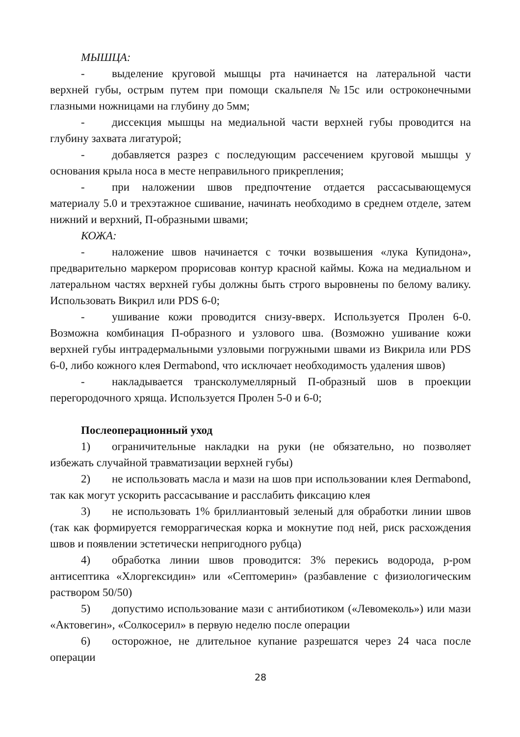МЫШЦА:
- выделение круговой мышцы рта начинается на латеральной части верхней губы, острым путем при помощи скальпеля №15с или остроконечными глазными ножницами на глубину до 5мм;
- диссекция мышцы на медиальной части верхней губы проводится на глубину захвата лигатурой;
- добавляется разрез с последующим рассечением круговой мышцы у основания крыла носа в месте неправильного прикрепления;
- при наложении швов предпочтение отдается рассасывающемуся материалу 5.0 и трехэтажное сшивание, начинать необходимо в среднем отделе, затем нижний и верхний, П-образными швами;
КОЖА:
- наложение швов начинается с точки возвышения «лука Купидона», предварительно маркером прорисовав контур красной каймы. Кожа на медиальном и латеральном частях верхней губы должны быть строго выровнены по белому валику. Использовать Викрил или PDS 6-0;
- ушивание кожи проводится снизу-вверх. Используется Пролен 6-0. Возможна комбинация П-образного и узлового шва. (Возможно ушивание кожи верхней губы интрадермальными узловыми погружными швами из Викрила или PDS 6-0, либо кожного клея Dermabond, что исключает необходимость удаления швов)
- накладывается трансколумеллярный П-образный шов в проекции перегородочного хряща. Используется Пролен 5-0 и 6-0;
Послеоперационный уход
1) ограничительные накладки на руки (не обязательно, но позволяет избежать случайной травматизации верхней губы)
2) не использовать масла и мази на шов при использовании клея Dermabond, так как могут ускорить рассасывание и расслабить фиксацию клея
3) не использовать 1% бриллиантовый зеленый для обработки линии швов (так как формируется геморрагическая корка и мокнутие под ней, риск расхождения швов и появлении эстетически непригодного рубца)
4) обработка линии швов проводится: 3% перекись водорода, р-ром антисептика «Хлоргексидин» или «Септомерин» (разбавление с физиологическим раствором 50/50)
5) допустимо использование мази с антибиотиком («Левомеколь») или мази «Актовегин», «Солкосерил» в первую неделю после операции
6) осторожное, не длительное купание разрешатся через 24 часа после операции
28